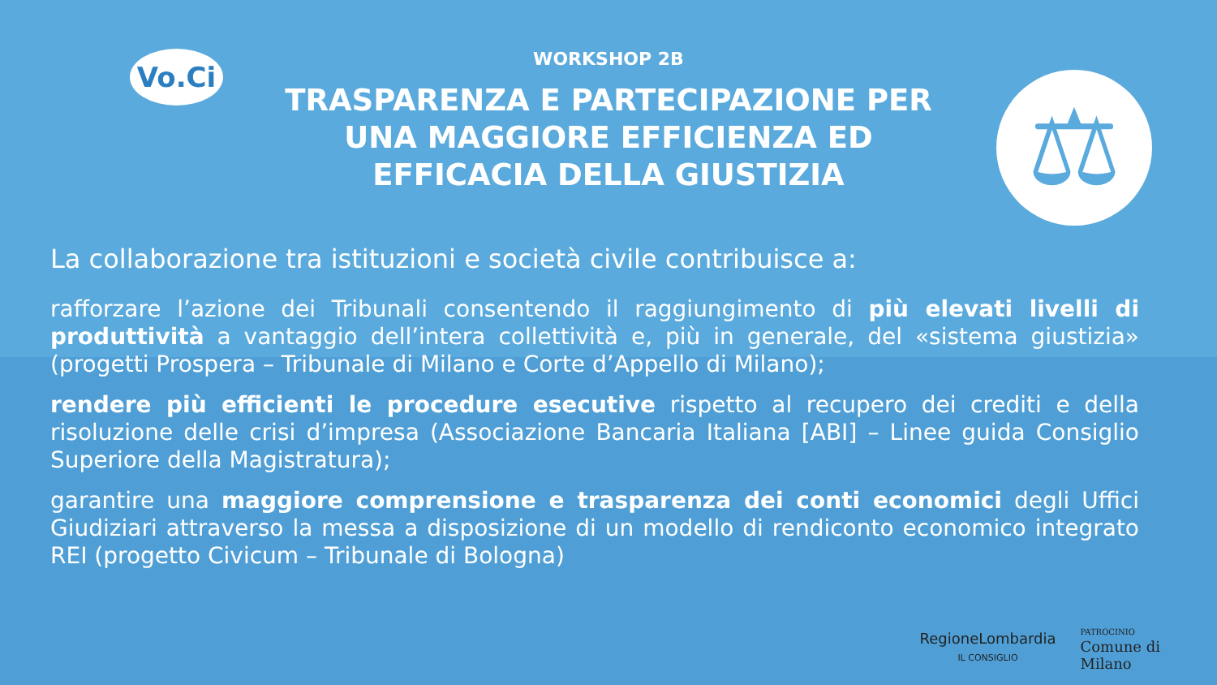Vo.Ci
WORKSHOP 2B
TRASPARENZA E PARTECIPAZIONE PER UNA MAGGIORE EFFICIENZA ED EFFICACIA DELLA GIUSTIZIA
⚖
La collaborazione tra istituzioni e società civile contribuisce a:
rafforzare l’azione dei Tribunali consentendo il raggiungimento di più elevati livelli di produttività a vantaggio dell’intera collettività e, più in generale, del «sistema giustizia» (progetti Prospera – Tribunale di Milano e Corte d’Appello di Milano);
rendere più efficienti le procedure esecutive rispetto al recupero dei crediti e della risoluzione delle crisi d’impresa (Associazione Bancaria Italiana [ABI] – Linee guida Consiglio Superiore della Magistratura);
garantire una maggiore comprensione e trasparenza dei conti economici degli Uffici Giudiziari attraverso la messa a disposizione di un modello di rendiconto economico integrato REI (progetto Civicum – Tribunale di Bologna)
RegioneLombardia
IL CONSIGLIO
PATROCINIO
Comune di
Milano